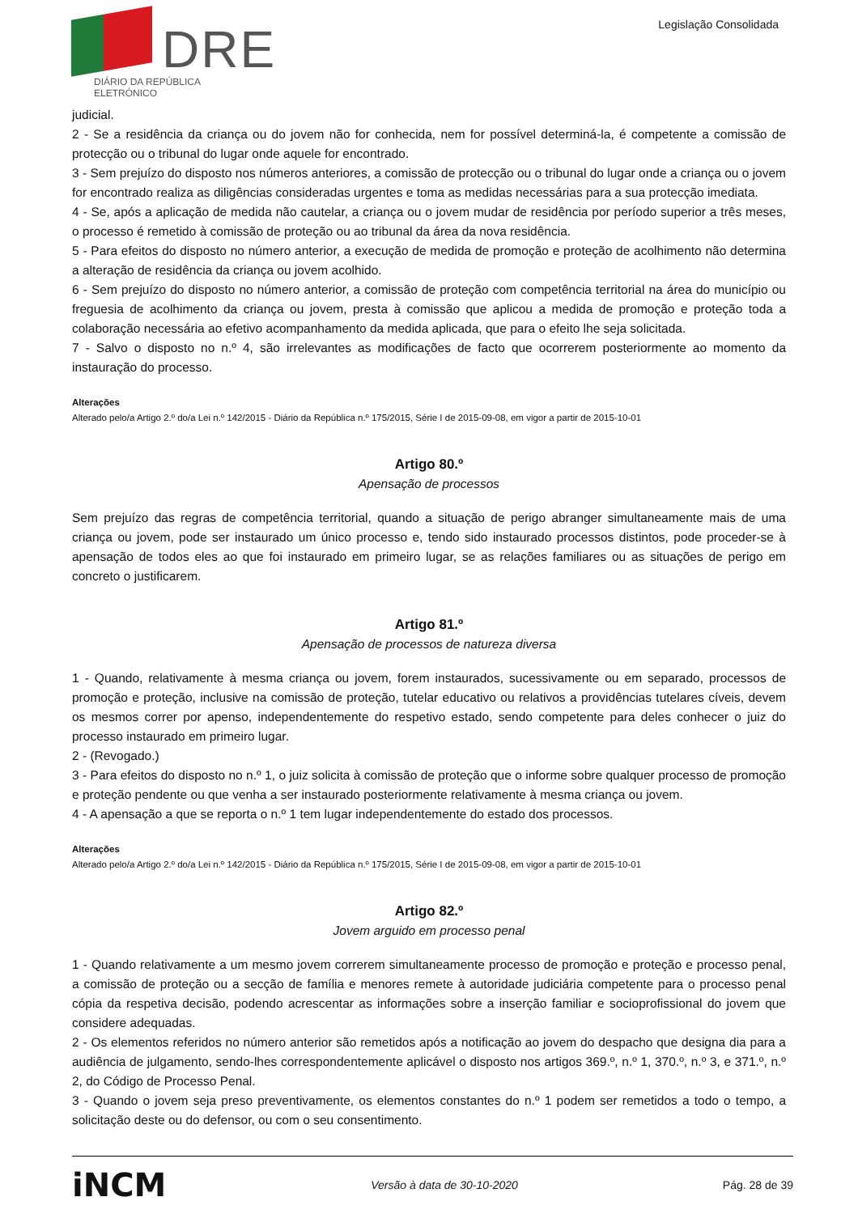DRE
DIÁRIO DA REPÚBLICA ELETRÓNICO
Legislação Consolidada
judicial.
2 - Se a residência da criança ou do jovem não for conhecida, nem for possível determiná-la, é competente a comissão de protecção ou o tribunal do lugar onde aquele for encontrado.
3 - Sem prejuízo do disposto nos números anteriores, a comissão de protecção ou o tribunal do lugar onde a criança ou o jovem for encontrado realiza as diligências consideradas urgentes e toma as medidas necessárias para a sua protecção imediata.
4 - Se, após a aplicação de medida não cautelar, a criança ou o jovem mudar de residência por período superior a três meses, o processo é remetido à comissão de proteção ou ao tribunal da área da nova residência.
5 - Para efeitos do disposto no número anterior, a execução de medida de promoção e proteção de acolhimento não determina a alteração de residência da criança ou jovem acolhido.
6 - Sem prejuízo do disposto no número anterior, a comissão de proteção com competência territorial na área do município ou freguesia de acolhimento da criança ou jovem, presta à comissão que aplicou a medida de promoção e proteção toda a colaboração necessária ao efetivo acompanhamento da medida aplicada, que para o efeito lhe seja solicitada.
7 - Salvo o disposto no n.º 4, são irrelevantes as modificações de facto que ocorrerem posteriormente ao momento da instauração do processo.
Alterações
Alterado pelo/a Artigo 2.º do/a Lei n.º 142/2015 - Diário da República n.º 175/2015, Série I de 2015-09-08, em vigor a partir de 2015-10-01
Artigo 80.º
Apensação de processos
Sem prejuízo das regras de competência territorial, quando a situação de perigo abranger simultaneamente mais de uma criança ou jovem, pode ser instaurado um único processo e, tendo sido instaurado processos distintos, pode proceder-se à apensação de todos eles ao que foi instaurado em primeiro lugar, se as relações familiares ou as situações de perigo em concreto o justificarem.
Artigo 81.º
Apensação de processos de natureza diversa
1 - Quando, relativamente à mesma criança ou jovem, forem instaurados, sucessivamente ou em separado, processos de promoção e proteção, inclusive na comissão de proteção, tutelar educativo ou relativos a providências tutelares cíveis, devem os mesmos correr por apenso, independentemente do respetivo estado, sendo competente para deles conhecer o juiz do processo instaurado em primeiro lugar.
2 - (Revogado.)
3 - Para efeitos do disposto no n.º 1, o juiz solicita à comissão de proteção que o informe sobre qualquer processo de promoção e proteção pendente ou que venha a ser instaurado posteriormente relativamente à mesma criança ou jovem.
4 - A apensação a que se reporta o n.º 1 tem lugar independentemente do estado dos processos.
Alterações
Alterado pelo/a Artigo 2.º do/a Lei n.º 142/2015 - Diário da República n.º 175/2015, Série I de 2015-09-08, em vigor a partir de 2015-10-01
Artigo 82.º
Jovem arguido em processo penal
1 - Quando relativamente a um mesmo jovem correrem simultaneamente processo de promoção e proteção e processo penal, a comissão de proteção ou a secção de família e menores remete à autoridade judiciária competente para o processo penal cópia da respetiva decisão, podendo acrescentar as informações sobre a inserção familiar e socioprofissional do jovem que considere adequadas.
2 - Os elementos referidos no número anterior são remetidos após a notificação ao jovem do despacho que designa dia para a audiência de julgamento, sendo-lhes correspondentemente aplicável o disposto nos artigos 369.º, n.º 1, 370.º, n.º 3, e 371.º, n.º 2, do Código de Processo Penal.
3 - Quando o jovem seja preso preventivamente, os elementos constantes do n.º 1 podem ser remetidos a todo o tempo, a solicitação deste ou do defensor, ou com o seu consentimento.
iNCM Versão à data de 30-10-2020 Pág. 28 de 39